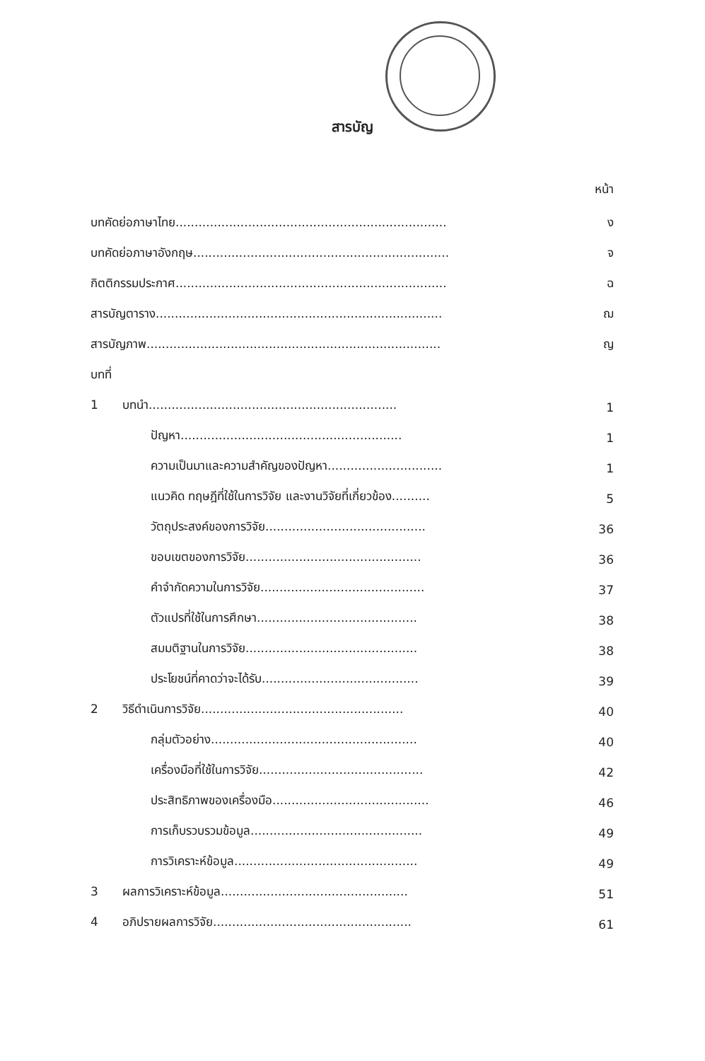สารบัญ
หน้า
บทคัดย่อภาษาไทย.......................................................................
ง
บทคัดย่อภาษาอังกฤษ...................................................................
จ
กิตติกรรมประกาศ.......................................................................
ฉ
สารบัญตาราง...........................................................................
ฌ
สารบัญภาพ.............................................................................
ญ
บทที่
1 บทนำ.................................................................
1
ปัญหา..........................................................
1
ความเป็นมาและความสำคัญของปัญหา..............................
1
แนวคิด ทฤษฎีที่ใช้ในการวิจัย และงานวิจัยที่เกี่ยวข้อง..........
5
วัตถุประสงค์ของการวิจัย..........................................
36
ขอบเขตของการวิจัย..............................................
36
คำจำกัดความในการวิจัย...........................................
37
ตัวแปรที่ใช้ในการศึกษา..........................................
38
สมมติฐานในการวิจัย.............................................
38
ประโยชน์ที่คาดว่าจะได้รับ.........................................
39
2 วิธีดำเนินการวิจัย.....................................................
40
กลุ่มตัวอย่าง......................................................
40
เครื่องมือที่ใช้ในการวิจัย...........................................
42
ประสิทธิภาพของเครื่องมือ.........................................
46
การเก็บรวบรวมข้อมูล.............................................
49
การวิเคราะห์ข้อมูล................................................
49
3 ผลการวิเคราะห์ข้อมูล.................................................
51
4 อภิปรายผลการวิจัย....................................................
61